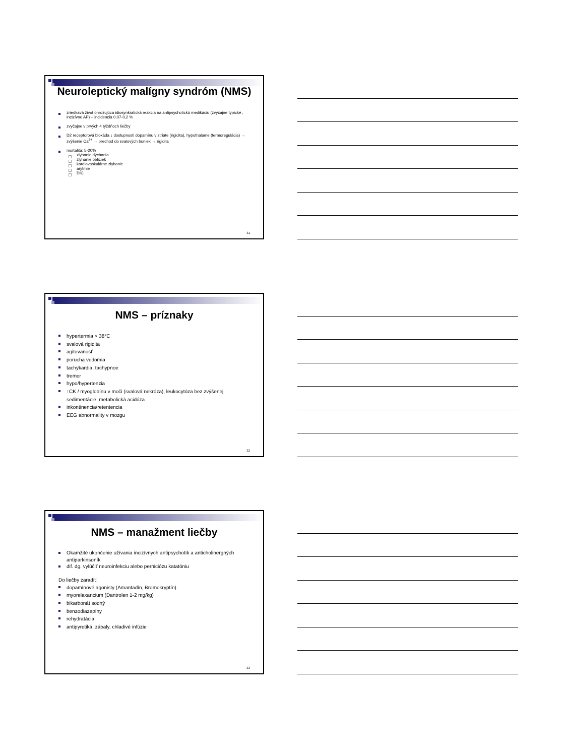Neuroleptický malígny syndróm (NMS)
zriedkavá život ohrozujúca idiosynkratická reakcia na antipsychotickú medikáciu (zvyčajne typické , incizívne AP) – incidencia 0,07-0,2 %
zvyčajne v prvých 4 týždňoch liečby
D2 receptorová blokáda ↓ dostupnosti dopamínu v striate (rigidita), hypothalame (termoregulácia) → zvýšenie Ca<sup>2+</sup> → prechod do svalových buniek → rigidita
mortalita: 5-20%
zlyhanie dýchania
zlyhanie obličiek
kardiovaskulárne zlyhanie
arytmie
DIC
31
NMS – príznaky
hypertermia > 38°C
svalová rigidita
agitovanosť
porucha vedomia
tachykardia, tachypnoe
tremor
hypo/hypertenzia
↑CK / myoglobínu v moči (svalová nekróza), leukocytóza bez zvýšenej sedimentácie, metabolická acidóza
inkontinencia/retentencia
EEG abnormality v mozgu
32
NMS – manažment liečby
Okamžité ukončenie užívania incizívnych antipsychotík a anticholinergných antiparkinsoník
dif. dg. vylúčiť neuroinfekciu alebo perniciózu katatóniu
Do liečby zaradiť:
dopamínové agonisty (Amantadín, Bromokryptín)
myorelaxancium (Dantrolen 1-2 mg/kg)
bikarbonát sodný
benzodiazepíny
rehydratácia
antipyretiká, zábaly, chladivé infúzie
33